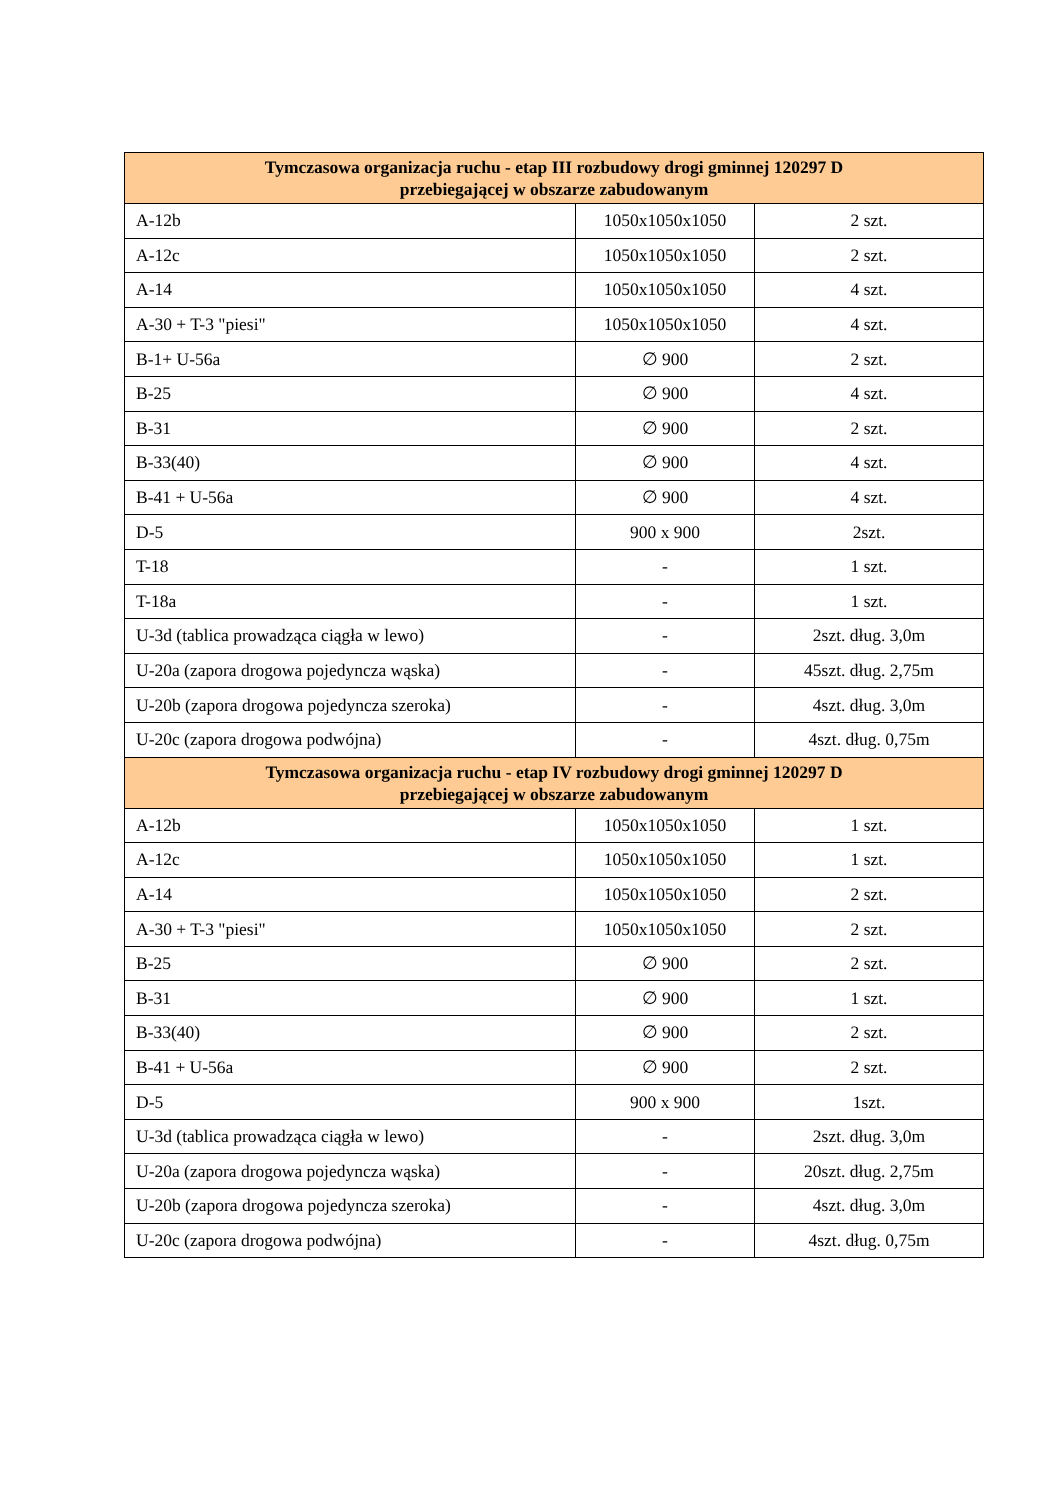| Tymczasowa organizacja ruchu - etap III rozbudowy drogi gminnej 120297 D przebiegającej w obszarze zabudowanym | | |
| --- | --- | --- |
| A-12b | 1050x1050x1050 | 2 szt. |
| A-12c | 1050x1050x1050 | 2 szt. |
| A-14 | 1050x1050x1050 | 4 szt. |
| A-30 + T-3 "piesi" | 1050x1050x1050 | 4 szt. |
| B-1+ U-56a | ∅ 900 | 2 szt. |
| B-25 | ∅ 900 | 4 szt. |
| B-31 | ∅ 900 | 2 szt. |
| B-33(40) | ∅ 900 | 4 szt. |
| B-41 + U-56a | ∅ 900 | 4 szt. |
| D-5 | 900 x 900 | 2szt. |
| T-18 | - | 1 szt. |
| T-18a | - | 1 szt. |
| U-3d (tablica prowadząca ciągła w lewo) | - | 2szt. dług. 3,0m |
| U-20a (zapora drogowa pojedyncza wąska) | - | 45szt. dług. 2,75m |
| U-20b (zapora drogowa pojedyncza szeroka) | - | 4szt. dług. 3,0m |
| U-20c (zapora drogowa podwójna) | - | 4szt. dług. 0,75m |
| Tymczasowa organizacja ruchu - etap IV rozbudowy drogi gminnej 120297 D przebiegającej w obszarze zabudowanym | | |
| A-12b | 1050x1050x1050 | 1 szt. |
| A-12c | 1050x1050x1050 | 1 szt. |
| A-14 | 1050x1050x1050 | 2 szt. |
| A-30 + T-3 "piesi" | 1050x1050x1050 | 2 szt. |
| B-25 | ∅ 900 | 2 szt. |
| B-31 | ∅ 900 | 1 szt. |
| B-33(40) | ∅ 900 | 2 szt. |
| B-41 + U-56a | ∅ 900 | 2 szt. |
| D-5 | 900 x 900 | 1szt. |
| U-3d (tablica prowadząca ciągła w lewo) | - | 2szt. dług. 3,0m |
| U-20a (zapora drogowa pojedyncza wąska) | - | 20szt. dług. 2,75m |
| U-20b (zapora drogowa pojedyncza szeroka) | - | 4szt. dług. 3,0m |
| U-20c (zapora drogowa podwójna) | - | 4szt. dług. 0,75m |